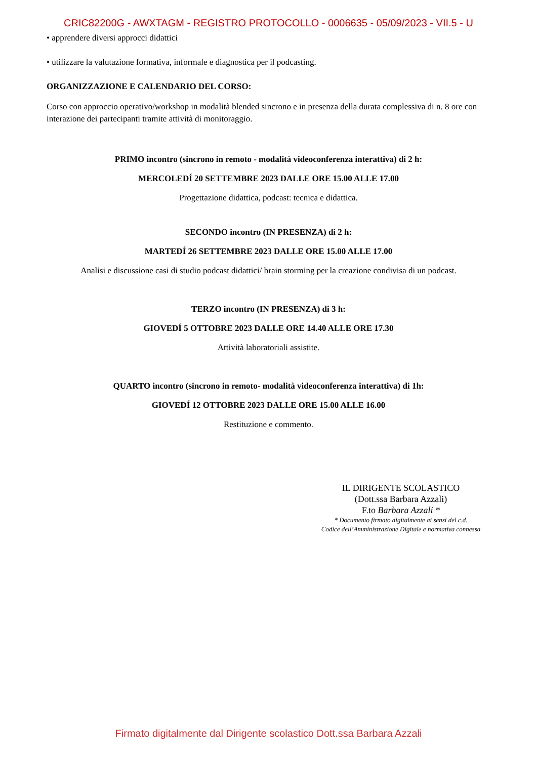CRIC82200G - AWXTAGM - REGISTRO PROTOCOLLO - 0006635 - 05/09/2023 - VII.5 - U
• apprendere diversi approcci didattici
• utilizzare la valutazione formativa, informale e diagnostica per il podcasting.
ORGANIZZAZIONE E CALENDARIO DEL CORSO:
Corso con approccio operativo/workshop in modalità blended sincrono e in presenza della durata complessiva di n. 8 ore con interazione dei partecipanti tramite attività di monitoraggio.
PRIMO incontro (sincrono in remoto - modalità videoconferenza interattiva) di 2 h:
MERCOLEDÍ 20 SETTEMBRE 2023 DALLE ORE 15.00 ALLE 17.00
Progettazione didattica, podcast: tecnica e didattica.
SECONDO incontro (IN PRESENZA) di 2 h:
MARTEDÍ 26 SETTEMBRE 2023 DALLE ORE 15.00 ALLE 17.00
Analisi e discussione casi di studio podcast didattici/ brain storming per la creazione condivisa di un podcast.
TERZO incontro (IN PRESENZA) di 3 h:
GIOVEDÍ 5 OTTOBRE 2023 DALLE ORE 14.40 ALLE ORE 17.30
Attività laboratoriali assistite.
QUARTO incontro (sincrono in remoto- modalità videoconferenza interattiva) di 1h:
GIOVEDÍ 12 OTTOBRE 2023 DALLE ORE 15.00 ALLE 16.00
Restituzione e commento.
IL DIRIGENTE SCOLASTICO
(Dott.ssa Barbara Azzali)
F.to Barbara Azzali *
* Documento firmato digitalmente ai sensi del c.d.
Codice dell’Amministrazione Digitale e normativa connessa
Firmato digitalmente dal Dirigente scolastico Dott.ssa Barbara Azzali